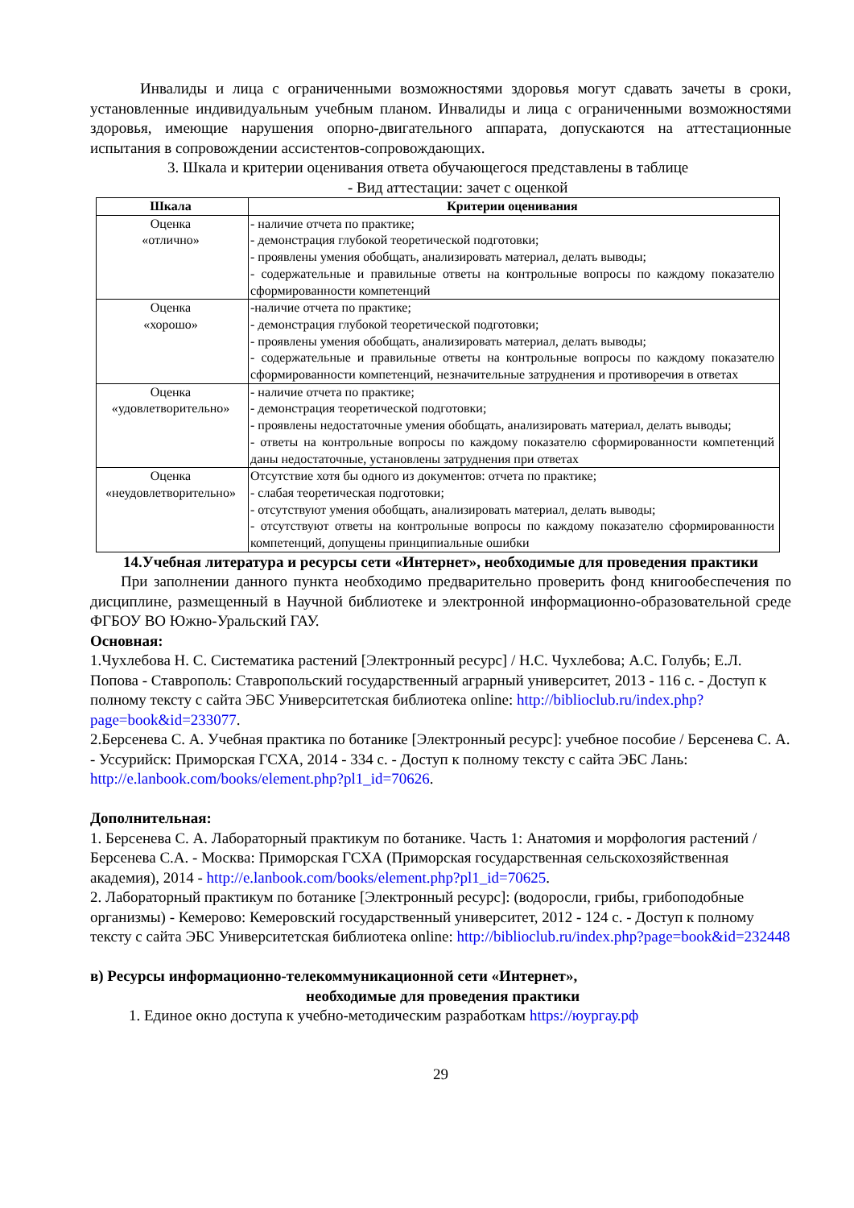Инвалиды и лица с ограниченными возможностями здоровья могут сдавать зачеты в сроки, установленные индивидуальным учебным планом. Инвалиды и лица с ограниченными возможностями здоровья, имеющие нарушения опорно-двигательного аппарата, допускаются на аттестационные испытания в сопровождении ассистентов-сопровождающих.
3. Шкала и критерии оценивания ответа обучающегося представлены в таблице
- Вид аттестации: зачет с оценкой
| Шкала | Критерии оценивания |
| --- | --- |
| Оценка «отлично» | - наличие отчета по практике; - демонстрация глубокой теоретической подготовки; - проявлены умения обобщать, анализировать материал, делать выводы; - содержательные и правильные ответы на контрольные вопросы по каждому показателю сформированности компетенций |
| Оценка «хорошо» | -наличие отчета по практике; - демонстрация глубокой теоретической подготовки; - проявлены умения обобщать, анализировать материал, делать выводы; - содержательные и правильные ответы на контрольные вопросы по каждому показателю сформированности компетенций, незначительные затруднения и противоречия в ответах |
| Оценка «удовлетворительно» | - наличие отчета по практике; - демонстрация теоретической подготовки; - проявлены недостаточные умения обобщать, анализировать материал, делать выводы; - ответы на контрольные вопросы по каждому показателю сформированности компетенций даны недостаточные, установлены затруднения при ответах |
| Оценка «неудовлетворительно» | Отсутствие хотя бы одного из документов: отчета по практике; - слабая теоретическая подготовки; - отсутствуют умения обобщать, анализировать материал, делать выводы; - отсутствуют ответы на контрольные вопросы по каждому показателю сформированности компетенций, допущены принципиальные ошибки |
14.Учебная литература и ресурсы сети «Интернет», необходимые для проведения практики
При заполнении данного пункта необходимо предварительно проверить фонд книгообеспечения по дисциплине, размещенный в Научной библиотеке и электронной информационно-образовательной среде ФГБОУ ВО Южно-Уральский ГАУ.
Основная:
1.Чухлебова Н. С. Систематика растений [Электронный ресурс] / Н.С. Чухлебова; А.С. Голубь; Е.Л. Попова - Ставрополь: Ставропольский государственный аграрный университет, 2013 - 116 с. - Доступ к полному тексту с сайта ЭБС Университетская библиотека online: http://biblioclub.ru/index.php?page=book&id=233077.
2.Берсенева С. А. Учебная практика по ботанике [Электронный ресурс]: учебное пособие / Берсенева С. А. - Уссурийск: Приморская ГСХА, 2014 - 334 с. - Доступ к полному тексту с сайта ЭБС Лань: http://e.lanbook.com/books/element.php?pl1_id=70626.
Дополнительная:
1. Берсенева С. А. Лабораторный практикум по ботанике. Часть 1: Анатомия и морфология растений / Берсенева С.А. - Москва: Приморская ГСХА (Приморская государственная сельскохозяйственная академия), 2014 - http://e.lanbook.com/books/element.php?pl1_id=70625.
2. Лабораторный практикум по ботанике [Электронный ресурс]: (водоросли, грибы, грибоподобные организмы) - Кемерово: Кемеровский государственный университет, 2012 - 124 с. - Доступ к полному тексту с сайта ЭБС Университетская библиотека online: http://biblioclub.ru/index.php?page=book&id=232448
в) Ресурсы информационно-телекоммуникационной сети «Интернет»,
необходимые для проведения практики
1. Единое окно доступа к учебно-методическим разработкам https://юургау.рф
29